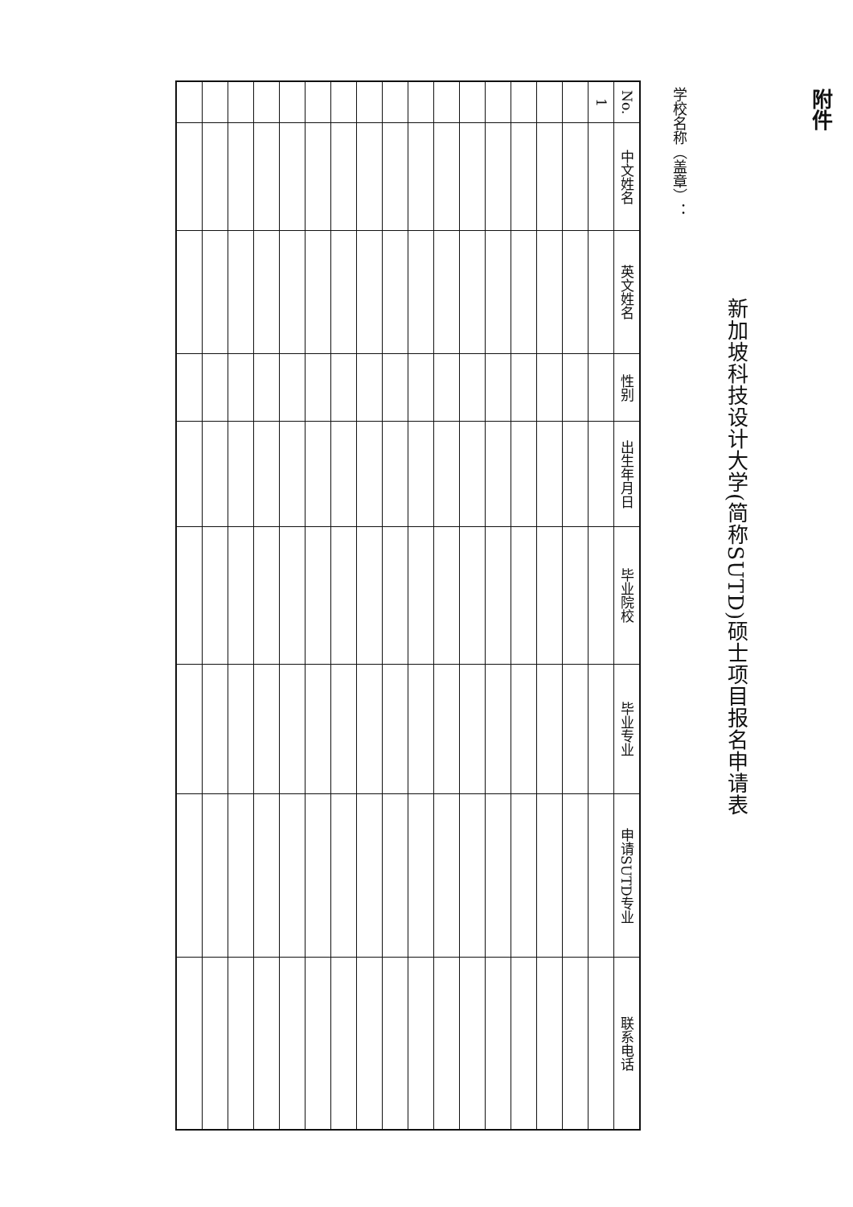附件
新加坡科技设计大学(简称SUTD)硕士项目报名申请表
学校名称（盖章）：
| No. | 中文姓名 | 英文姓名 | 性别 | 出生年月日 | 毕业院校 | 毕业专业 | 申请SUTD专业 | 联系电话 |
| --- | --- | --- | --- | --- | --- | --- | --- | --- |
| 1 | | | | | | | | |